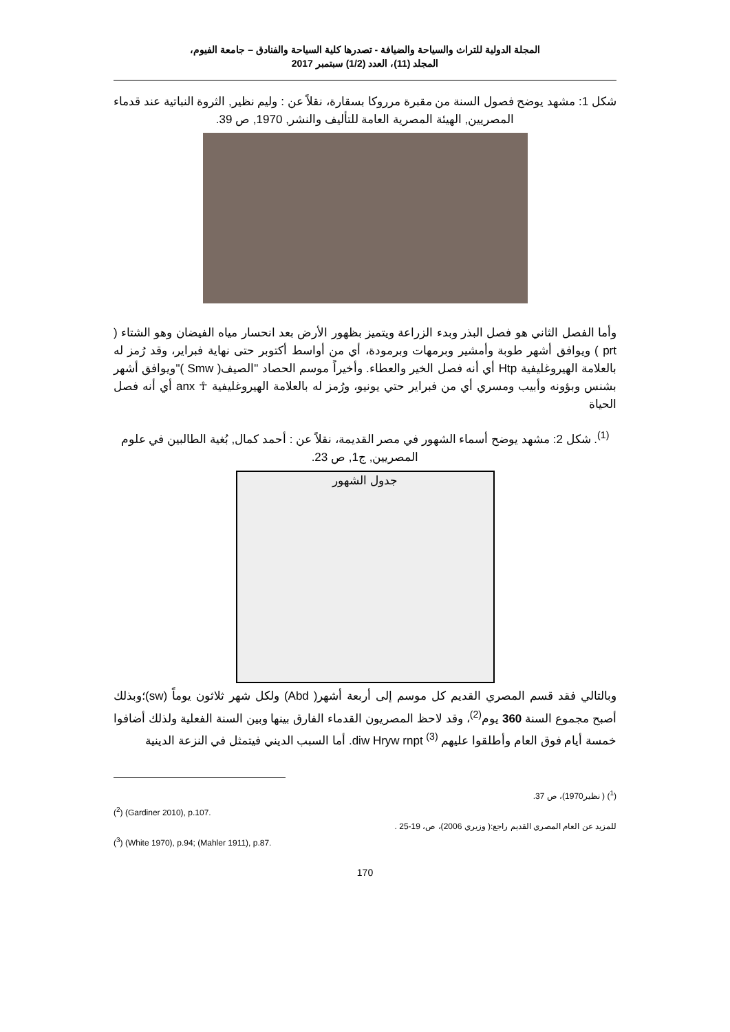المجلة الدولية للتراث والسياحة والضيافة - تصدرها كلية السياحة والفنادق – جامعة الفيوم،
المجلد (11)، العدد (1/2) سبتمبر 2017
شكل 1: مشهد يوضح فصول السنة من مقبرة مرروكا بسقارة، نقلاً عن : وليم نظير, الثروة النباتية عند قدماء المصريين, الهيئة المصرية العامة للتأليف والنشر, 1970, ص 39.
وأما الفصل الثاني هو فصل البذر وبدء الزراعة ويتميز بظهور الأرض بعد انحسار مياه الفيضان وهو الشتاء ( prt ) ويوافق أشهر طوبة وأمشير وبرمهات وبرمودة، أي من أواسط أكتوبر حتى نهاية فبراير، وقد رُمز له بالعلامة الهيروغليفية Htp أي أنه فصل الخير والعطاء. وأخيراً موسم الحصاد "الصيف( Smw )"ويوافق أشهر بشنس وبؤونه وأبيب ومسري أي من فبراير حتي يونيو، ورُمز له بالعلامة الهيروغليفية ☥ anx أي أنه فصل الحياة
<sup>(1)</sup>. شكل 2: مشهد يوضح أسماء الشهور في مصر القديمة، نقلاً عن : أحمد كمال, بُغية الطالبين في علوم المصريين, ج1, ص 23.
جدول الشهور
وبالتالي فقد قسم المصري القديم كل موسم إلى أربعة أشهر( Abd) ولكل شهر ثلاثون يوماً (sw)؛وبذلك أصبح مجموع السنة 360 يوم<sup>(2)</sup>، وقد لاحظ المصريون القدماء الفارق بينها وبين السنة الفعلية ولذلك أضافوا خمسة أيام فوق العام وأطلقوا عليهم diw Hryw rnpt <sup>(3)</sup>. أما السبب الديني فيتمثل في النزعة الدينية
(<sup>1</sup>) ( نظير1970)، ص 37.
(<sup>2</sup>) (Gardiner 2010), p.107.
للمزيد عن العام المصري القديم راجع:( وزيري 2006)، ص، 19-25 .
(<sup>3</sup>) (White 1970), p.94; (Mahler 1911), p.87.
170